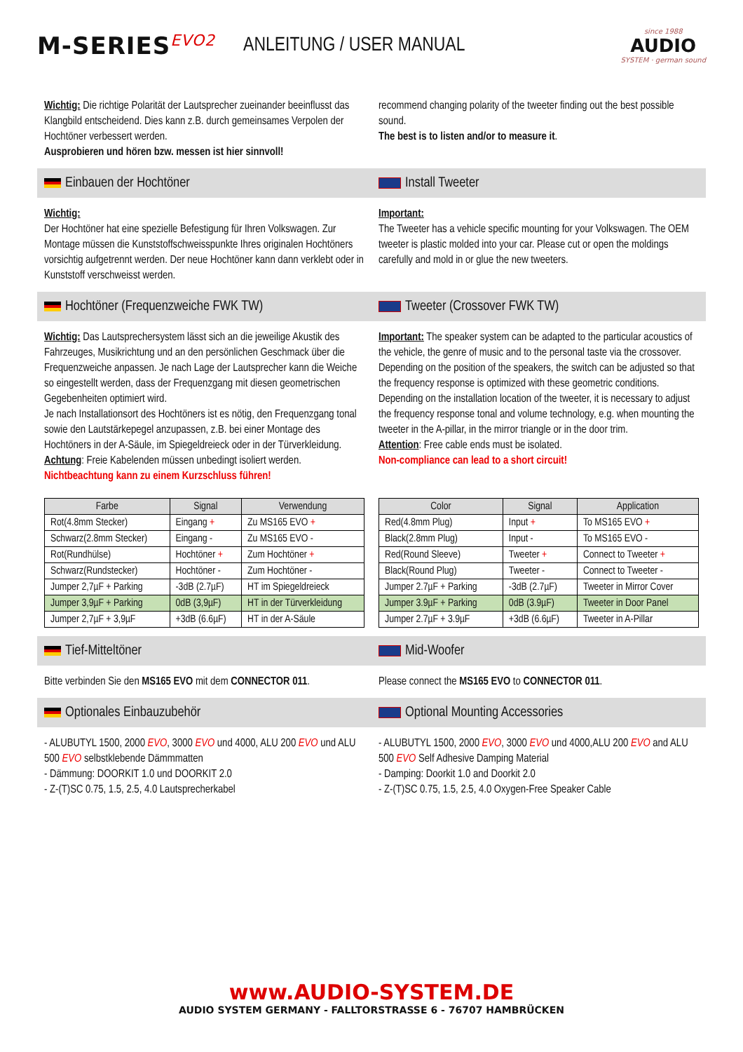M-SERIES<sup>EVO2</sup>
ANLEITUNG / USER MANUAL
since 1988
AUDIO
SYSTEM · german sound
Wichtig: Die richtige Polarität der Lautsprecher zueinander beeinflusst das Klangbild entscheidend. Dies kann z.B. durch gemeinsames Verpolen der Hochtöner verbessert werden.
Ausprobieren und hören bzw. messen ist hier sinnvoll!
recommend changing polarity of the tweeter finding out the best possible sound.
The best is to listen and/or to measure it.
Einbauen der Hochtöner Install Tweeter
Wichtig:
Der Hochtöner hat eine spezielle Befestigung für Ihren Volkswagen. Zur Montage müssen die Kunststoffschweisspunkte Ihres originalen Hochtöners vorsichtig aufgetrennt werden. Der neue Hochtöner kann dann verklebt oder in Kunststoff verschweisst werden.
Important:
The Tweeter has a vehicle specific mounting for your Volkswagen. The OEM tweeter is plastic molded into your car. Please cut or open the moldings carefully and mold in or glue the new tweeters.
Hochtöner (Frequenzweiche FWK TW)
Tweeter (Crossover FWK TW)
Wichtig: Das Lautsprechersystem lässt sich an die jeweilige Akustik des Fahrzeuges, Musikrichtung und an den persönlichen Geschmack über die Frequenzweiche anpassen. Je nach Lage der Lautsprecher kann die Weiche so eingestellt werden, dass der Frequenzgang mit diesen geometrischen Gegebenheiten optimiert wird.
Je nach Installationsort des Hochtöners ist es nötig, den Frequenzgang tonal sowie den Lautstärkepegel anzupassen, z.B. bei einer Montage des Hochtöners in der A-Säule, im Spiegeldreieck oder in der Türverkleidung.
Achtung: Freie Kabelenden müssen unbedingt isoliert werden.
Nichtbeachtung kann zu einem Kurzschluss führen!
Important: The speaker system can be adapted to the particular acoustics of the vehicle, the genre of music and to the personal taste via the crossover. Depending on the position of the speakers, the switch can be adjusted so that the frequency response is optimized with these geometric conditions. Depending on the installation location of the tweeter, it is necessary to adjust the frequency response tonal and volume technology, e.g. when mounting the tweeter in the A-pillar, in the mirror triangle or in the door trim.
Attention: Free cable ends must be isolated.
Non-compliance can lead to a short circuit!
| Farbe | Signal | Verwendung |
| --- | --- | --- |
| Rot(4.8mm Stecker) | Eingang + | Zu MS165 EVO + |
| Schwarz(2.8mm Stecker) | Eingang - | Zu MS165 EVO - |
| Rot(Rundhülse) | Hochtöner + | Zum Hochtöner + |
| Schwarz(Rundstecker) | Hochtöner - | Zum Hochtöner - |
| Jumper 2,7µF + Parking | -3dB (2.7µF) | HT im Spiegeldreieck |
| Jumper 3,9µF + Parking | 0dB (3,9µF) | HT in der Türverkleidung |
| Jumper 2,7µF + 3,9µF | +3dB (6.6µF) | HT in der A-Säule |
| Color | Signal | Application |
| --- | --- | --- |
| Red(4.8mm Plug) | Input + | To MS165 EVO + |
| Black(2.8mm Plug) | Input - | To MS165 EVO - |
| Red(Round Sleeve) | Tweeter + | Connect to Tweeter + |
| Black(Round Plug) | Tweeter - | Connect to Tweeter - |
| Jumper 2.7µF + Parking | -3dB (2.7µF) | Tweeter in Mirror Cover |
| Jumper 3.9µF + Parking | 0dB (3.9µF) | Tweeter in Door Panel |
| Jumper 2.7µF + 3.9µF | +3dB (6.6µF) | Tweeter in A-Pillar |
Tief-Mitteltöner Mid-Woofer
Bitte verbinden Sie den MS165 EVO mit dem CONNECTOR 011.
Please connect the MS165 EVO to CONNECTOR 011.
Optionales Einbauzubehör Optional Mounting Accessories
- ALUBUTYL 1500, 2000 EVO, 3000 EVO und 4000, ALU 200 EVO und ALU 500 EVO selbstklebende Dämmmatten
- Dämmung: DOORKIT 1.0 und DOORKIT 2.0
- Z-(T)SC 0.75, 1.5, 2.5, 4.0 Lautsprecherkabel
- ALUBUTYL 1500, 2000 EVO, 3000 EVO und 4000,ALU 200 EVO and ALU 500 EVO Self Adhesive Damping Material
- Damping: Doorkit 1.0 and Doorkit 2.0
- Z-(T)SC 0.75, 1.5, 2.5, 4.0 Oxygen-Free Speaker Cable
www.AUDIO-SYSTEM.DE
AUDIO SYSTEM GERMANY - FALLTORSTRASSE 6 - 76707 HAMBRÜCKEN